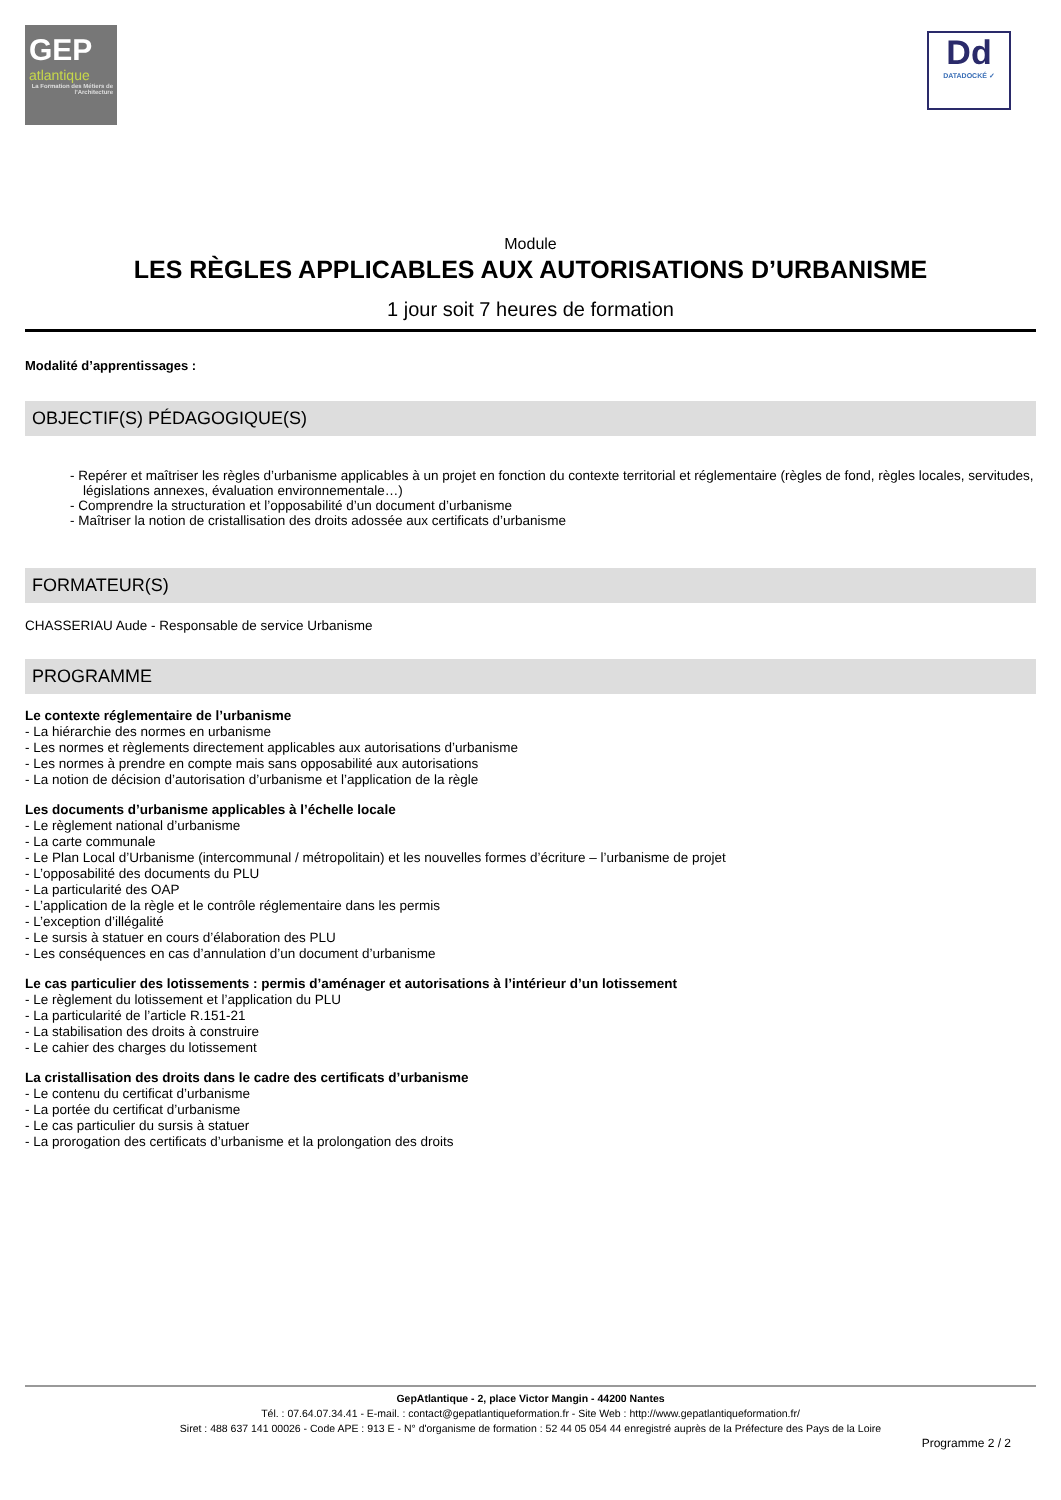GEP
atlantique
La Formation des Métiers de l'Architecture
Dd
DATADOCKÉ ✓
Module
LES RÈGLES APPLICABLES AUX AUTORISATIONS D’URBANISME
1 jour soit 7 heures de formation
Modalité d’apprentissages :
OBJECTIF(S) PÉDAGOGIQUE(S)
- Repérer et maîtriser les règles d’urbanisme applicables à un projet en fonction du contexte territorial et réglementaire (règles de fond, règles locales, servitudes, législations annexes, évaluation environnementale…)
- Comprendre la structuration et l’opposabilité d’un document d’urbanisme
- Maîtriser la notion de cristallisation des droits adossée aux certificats d’urbanisme
FORMATEUR(S)
CHASSERIAU Aude - Responsable de service Urbanisme
PROGRAMME
Le contexte réglementaire de l’urbanisme
- La hiérarchie des normes en urbanisme
- Les normes et règlements directement applicables aux autorisations d’urbanisme
- Les normes à prendre en compte mais sans opposabilité aux autorisations
- La notion de décision d’autorisation d’urbanisme et l’application de la règle
Les documents d’urbanisme applicables à l’échelle locale
- Le règlement national d’urbanisme
- La carte communale
- Le Plan Local d’Urbanisme (intercommunal / métropolitain) et les nouvelles formes d’écriture – l’urbanisme de projet
- L’opposabilité des documents du PLU
- La particularité des OAP
- L’application de la règle et le contrôle réglementaire dans les permis
- L’exception d’illégalité
- Le sursis à statuer en cours d’élaboration des PLU
- Les conséquences en cas d’annulation d’un document d’urbanisme
Le cas particulier des lotissements : permis d’aménager et autorisations à l’intérieur d’un lotissement
- Le règlement du lotissement et l’application du PLU
- La particularité de l’article R.151-21
- La stabilisation des droits à construire
- Le cahier des charges du lotissement
La cristallisation des droits dans le cadre des certificats d’urbanisme
- Le contenu du certificat d’urbanisme
- La portée du certificat d’urbanisme
- Le cas particulier du sursis à statuer
- La prorogation des certificats d’urbanisme et la prolongation des droits
GepAtlantique - 2, place Victor Mangin - 44200 Nantes
Tél. : 07.64.07.34.41 - E-mail. : contact@gepatlantiqueformation.fr - Site Web : http://www.gepatlantiqueformation.fr/
Siret : 488 637 141 00026 - Code APE : 913 E - N° d'organisme de formation : 52 44 05 054 44 enregistré auprès de la Préfecture des Pays de la Loire
Programme 2 / 2